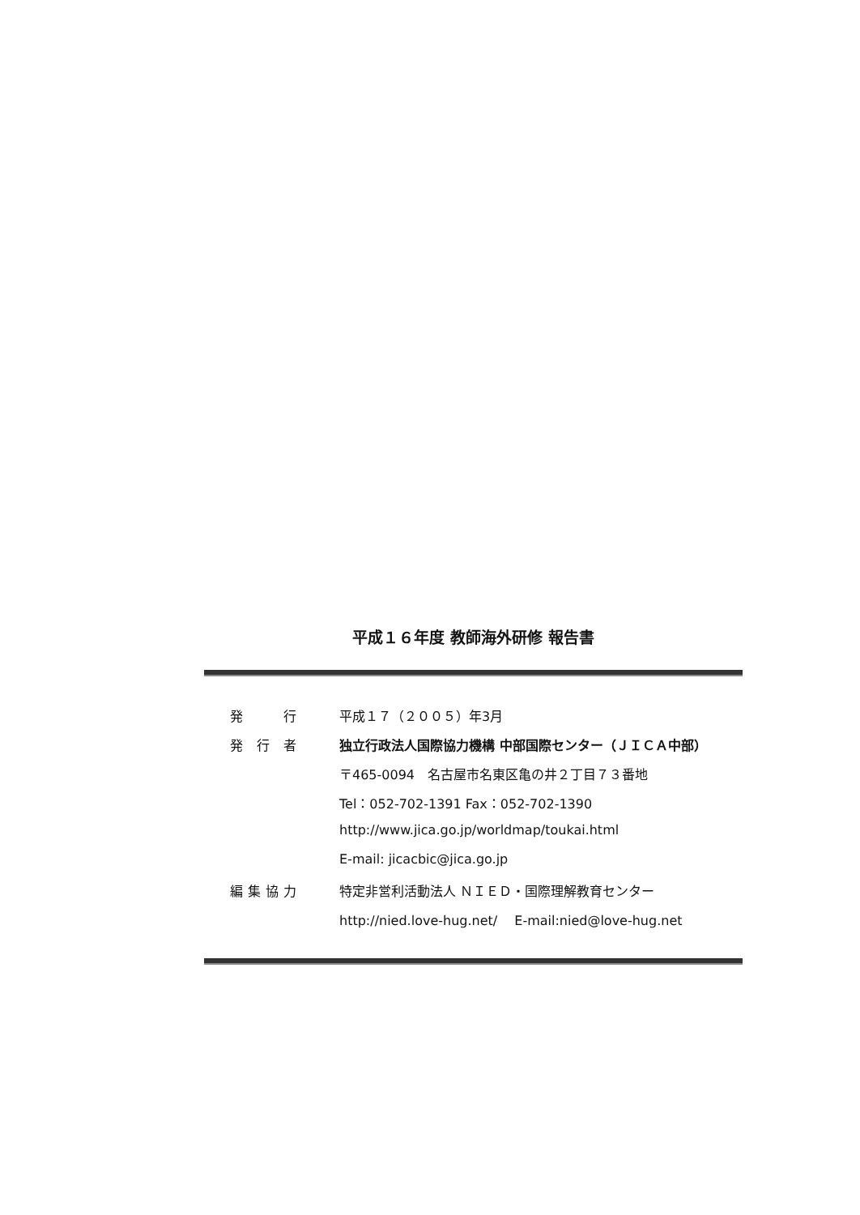平成１６年度 教師海外研修 報告書
| 発 行 | 平成１７（２００５）年3月 |
| 発 行 者 | 独立行政法人国際協力機構 中部国際センター（ＪＩＣＡ中部） |
| | 〒465-0094 名古屋市名東区亀の井２丁目７３番地 |
| | Tel：052-702-1391 Fax：052-702-1390 |
| | http://www.jica.go.jp/worldmap/toukai.html |
| | E-mail: jicacbic@jica.go.jp |
| 編集協力 | 特定非営利活動法人 ＮＩＥＤ・国際理解教育センター |
| | http://nied.love-hug.net/ E-mail:nied@love-hug.net |